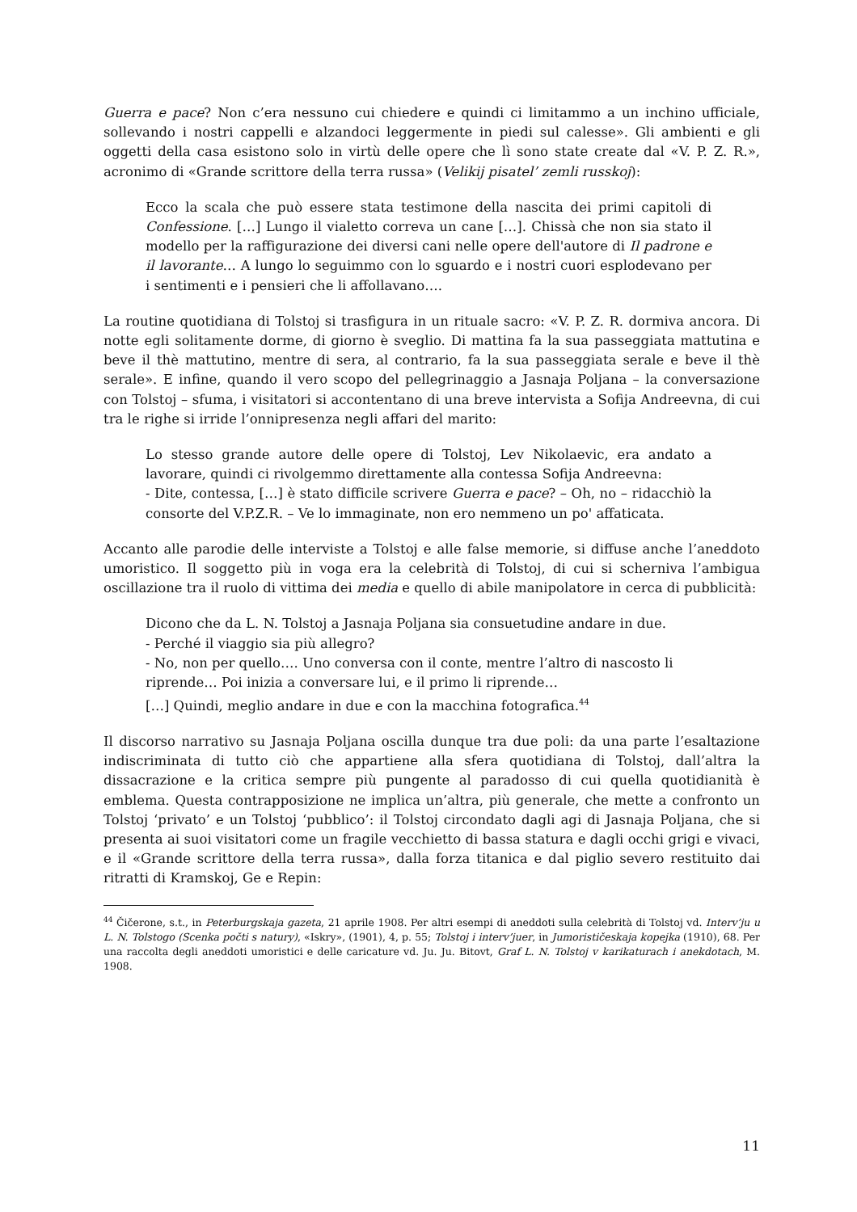Guerra e pace? Non c’era nessuno cui chiedere e quindi ci limitammo a un inchino ufficiale, sollevando i nostri cappelli e alzandoci leggermente in piedi sul calesse». Gli ambienti e gli oggetti della casa esistono solo in virtù delle opere che lì sono state create dal «V. P. Z. R.», acronimo di «Grande scrittore della terra russa» (Velikij pisatel’ zemli russkoj):
Ecco la scala che può essere stata testimone della nascita dei primi capitoli di Confessione. […] Lungo il vialetto correva un cane […]. Chissà che non sia stato il modello per la raffigurazione dei diversi cani nelle opere dell'autore di Il padrone e il lavorante… A lungo lo seguimmo con lo sguardo e i nostri cuori esplodevano per i sentimenti e i pensieri che li affollavano….
La routine quotidiana di Tolstoj si trasfigura in un rituale sacro: «V. P. Z. R. dormiva ancora. Di notte egli solitamente dorme, di giorno è sveglio. Di mattina fa la sua passeggiata mattutina e beve il thè mattutino, mentre di sera, al contrario, fa la sua passeggiata serale e beve il thè serale». E infine, quando il vero scopo del pellegrinaggio a Jasnaja Poljana – la conversazione con Tolstoj – sfuma, i visitatori si accontentano di una breve intervista a Sofija Andreevna, di cui tra le righe si irride l’onnipresenza negli affari del marito:
Lo stesso grande autore delle opere di Tolstoj, Lev Nikolaevic, era andato a lavorare, quindi ci rivolgemmo direttamente alla contessa Sofija Andreevna:
- Dite, contessa, […] è stato difficile scrivere Guerra e pace? – Oh, no – ridacchiò la consorte del V.P.Z.R. – Ve lo immaginate, non ero nemmeno un po' affaticata.
Accanto alle parodie delle interviste a Tolstoj e alle false memorie, si diffuse anche l’aneddoto umoristico. Il soggetto più in voga era la celebrità di Tolstoj, di cui si scherniva l’ambigua oscillazione tra il ruolo di vittima dei media e quello di abile manipolatore in cerca di pubblicità:
Dicono che da L. N. Tolstoj a Jasnaja Poljana sia consuetudine andare in due.
- Perché il viaggio sia più allegro?
- No, non per quello…. Uno conversa con il conte, mentre l’altro di nascosto li riprende… Poi inizia a conversare lui, e il primo li riprende…
[…] Quindi, meglio andare in due e con la macchina fotografica.<sup>44</sup>
Il discorso narrativo su Jasnaja Poljana oscilla dunque tra due poli: da una parte l’esaltazione indiscriminata di tutto ciò che appartiene alla sfera quotidiana di Tolstoj, dall’altra la dissacrazione e la critica sempre più pungente al paradosso di cui quella quotidianità è emblema. Questa contrapposizione ne implica un’altra, più generale, che mette a confronto un Tolstoj ‘privato’ e un Tolstoj ‘pubblico’: il Tolstoj circondato dagli agi di Jasnaja Poljana, che si presenta ai suoi visitatori come un fragile vecchietto di bassa statura e dagli occhi grigi e vivaci, e il «Grande scrittore della terra russa», dalla forza titanica e dal piglio severo restituito dai ritratti di Kramskoj, Ge e Repin:
<sup>44</sup> Čičerone, s.t., in Peterburgskaja gazeta, 21 aprile 1908. Per altri esempi di aneddoti sulla celebrità di Tolstoj vd. Interv’ju u L. N. Tolstogo (Scenka počti s natury), «Iskry», (1901), 4, p. 55; Tolstoj i interv’juer, in Jumorističeskaja kopejka (1910), 68. Per una raccolta degli aneddoti umoristici e delle caricature vd. Ju. Ju. Bitovt, Graf L. N. Tolstoj v karikaturach i anekdotach, M. 1908.
11